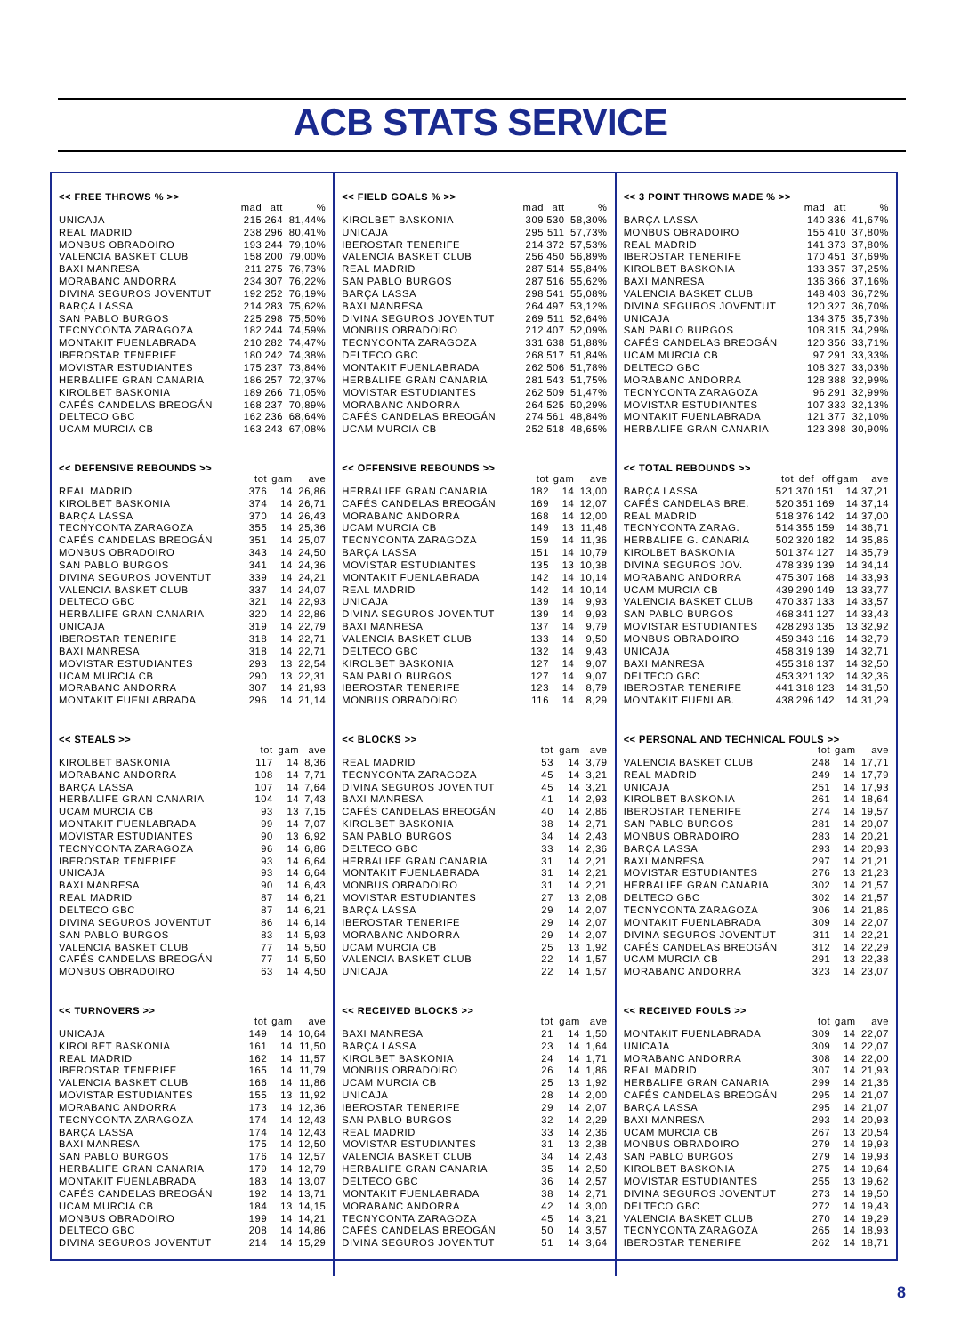ACB STATS SERVICE
<< FREE THROWS % >>
| | mad | att | % |
| --- | --- | --- | --- |
| UNICAJA | 215 | 264 | 81,44% |
| REAL MADRID | 238 | 296 | 80,41% |
| MONBUS OBRADOIRO | 193 | 244 | 79,10% |
| VALENCIA BASKET CLUB | 158 | 200 | 79,00% |
| BAXI MANRESA | 211 | 275 | 76,73% |
| MORABANC ANDORRA | 234 | 307 | 76,22% |
| DIVINA SEGUROS JOVENTUT | 192 | 252 | 76,19% |
| BARÇA LASSA | 214 | 283 | 75,62% |
| SAN PABLO BURGOS | 225 | 298 | 75,50% |
| TECNYCONTA ZARAGOZA | 182 | 244 | 74,59% |
| MONTAKIT FUENLABRADA | 210 | 282 | 74,47% |
| IBEROSTAR TENERIFE | 180 | 242 | 74,38% |
| MOVISTAR ESTUDIANTES | 175 | 237 | 73,84% |
| HERBALIFE GRAN CANARIA | 186 | 257 | 72,37% |
| KIROLBET BASKONIA | 189 | 266 | 71,05% |
| CAFÉS CANDELAS BREOGÁN | 168 | 237 | 70,89% |
| DELTECO GBC | 162 | 236 | 68,64% |
| UCAM MURCIA CB | 163 | 243 | 67,08% |
<< DEFENSIVE REBOUNDS >>
| | tot | gam | ave |
| --- | --- | --- | --- |
| REAL MADRID | 376 | 14 | 26,86 |
| KIROLBET BASKONIA | 374 | 14 | 26,71 |
| BARÇA LASSA | 370 | 14 | 26,43 |
| TECNYCONTA ZARAGOZA | 355 | 14 | 25,36 |
| CAFÉS CANDELAS BREOGÁN | 351 | 14 | 25,07 |
| MONBUS OBRADOIRO | 343 | 14 | 24,50 |
| SAN PABLO BURGOS | 341 | 14 | 24,36 |
| DIVINA SEGUROS JOVENTUT | 339 | 14 | 24,21 |
| VALENCIA BASKET CLUB | 337 | 14 | 24,07 |
| DELTECO GBC | 321 | 14 | 22,93 |
| HERBALIFE GRAN CANARIA | 320 | 14 | 22,86 |
| UNICAJA | 319 | 14 | 22,79 |
| IBEROSTAR TENERIFE | 318 | 14 | 22,71 |
| BAXI MANRESA | 318 | 14 | 22,71 |
| MOVISTAR ESTUDIANTES | 293 | 13 | 22,54 |
| UCAM MURCIA CB | 290 | 13 | 22,31 |
| MORABANC ANDORRA | 307 | 14 | 21,93 |
| MONTAKIT FUENLABRADA | 296 | 14 | 21,14 |
<< STEALS >>
| | tot | gam | ave |
| --- | --- | --- | --- |
| KIROLBET BASKONIA | 117 | 14 | 8,36 |
| MORABANC ANDORRA | 108 | 14 | 7,71 |
| BARÇA LASSA | 107 | 14 | 7,64 |
| HERBALIFE GRAN CANARIA | 104 | 14 | 7,43 |
| UCAM MURCIA CB | 93 | 13 | 7,15 |
| MONTAKIT FUENLABRADA | 99 | 14 | 7,07 |
| MOVISTAR ESTUDIANTES | 90 | 13 | 6,92 |
| TECNYCONTA ZARAGOZA | 96 | 14 | 6,86 |
| IBEROSTAR TENERIFE | 93 | 14 | 6,64 |
| UNICAJA | 93 | 14 | 6,64 |
| BAXI MANRESA | 90 | 14 | 6,43 |
| REAL MADRID | 87 | 14 | 6,21 |
| DELTECO GBC | 87 | 14 | 6,21 |
| DIVINA SEGUROS JOVENTUT | 86 | 14 | 6,14 |
| SAN PABLO BURGOS | 83 | 14 | 5,93 |
| VALENCIA BASKET CLUB | 77 | 14 | 5,50 |
| CAFÉS CANDELAS BREOGÁN | 77 | 14 | 5,50 |
| MONBUS OBRADOIRO | 63 | 14 | 4,50 |
<< TURNOVERS >>
| | tot | gam | ave |
| --- | --- | --- | --- |
| UNICAJA | 149 | 14 | 10,64 |
| KIROLBET BASKONIA | 161 | 14 | 11,50 |
| REAL MADRID | 162 | 14 | 11,57 |
| IBEROSTAR TENERIFE | 165 | 14 | 11,79 |
| VALENCIA BASKET CLUB | 166 | 14 | 11,86 |
| MOVISTAR ESTUDIANTES | 155 | 13 | 11,92 |
| MORABANC ANDORRA | 173 | 14 | 12,36 |
| TECNYCONTA ZARAGOZA | 174 | 14 | 12,43 |
| BARÇA LASSA | 174 | 14 | 12,43 |
| BAXI MANRESA | 175 | 14 | 12,50 |
| SAN PABLO BURGOS | 176 | 14 | 12,57 |
| HERBALIFE GRAN CANARIA | 179 | 14 | 12,79 |
| MONTAKIT FUENLABRADA | 183 | 14 | 13,07 |
| CAFÉS CANDELAS BREOGÁN | 192 | 14 | 13,71 |
| UCAM MURCIA CB | 184 | 13 | 14,15 |
| MONBUS OBRADOIRO | 199 | 14 | 14,21 |
| DELTECO GBC | 208 | 14 | 14,86 |
| DIVINA SEGUROS JOVENTUT | 214 | 14 | 15,29 |
<< FIELD GOALS % >>
| | mad | att | % |
| --- | --- | --- | --- |
| KIROLBET BASKONIA | 309 | 530 | 58,30% |
| UNICAJA | 295 | 511 | 57,73% |
| IBEROSTAR TENERIFE | 214 | 372 | 57,53% |
| VALENCIA BASKET CLUB | 256 | 450 | 56,89% |
| REAL MADRID | 287 | 514 | 55,84% |
| SAN PABLO BURGOS | 287 | 516 | 55,62% |
| BARÇA LASSA | 298 | 541 | 55,08% |
| BAXI MANRESA | 264 | 497 | 53,12% |
| DIVINA SEGUROS JOVENTUT | 269 | 511 | 52,64% |
| MONBUS OBRADOIRO | 212 | 407 | 52,09% |
| TECNYCONTA ZARAGOZA | 331 | 638 | 51,88% |
| DELTECO GBC | 268 | 517 | 51,84% |
| MONTAKIT FUENLABRADA | 262 | 506 | 51,78% |
| HERBALIFE GRAN CANARIA | 281 | 543 | 51,75% |
| MOVISTAR ESTUDIANTES | 262 | 509 | 51,47% |
| MORABANC ANDORRA | 264 | 525 | 50,29% |
| CAFÉS CANDELAS BREOGÁN | 274 | 561 | 48,84% |
| UCAM MURCIA CB | 252 | 518 | 48,65% |
<< OFFENSIVE REBOUNDS >>
| | tot | gam | ave |
| --- | --- | --- | --- |
| HERBALIFE GRAN CANARIA | 182 | 14 | 13,00 |
| CAFÉS CANDELAS BREOGÁN | 169 | 14 | 12,07 |
| MORABANC ANDORRA | 168 | 14 | 12,00 |
| UCAM MURCIA CB | 149 | 13 | 11,46 |
| TECNYCONTA ZARAGOZA | 159 | 14 | 11,36 |
| BARÇA LASSA | 151 | 14 | 10,79 |
| MOVISTAR ESTUDIANTES | 135 | 13 | 10,38 |
| MONTAKIT FUENLABRADA | 142 | 14 | 10,14 |
| REAL MADRID | 142 | 14 | 10,14 |
| UNICAJA | 139 | 14 | 9,93 |
| DIVINA SEGUROS JOVENTUT | 139 | 14 | 9,93 |
| BAXI MANRESA | 137 | 14 | 9,79 |
| VALENCIA BASKET CLUB | 133 | 14 | 9,50 |
| DELTECO GBC | 132 | 14 | 9,43 |
| KIROLBET BASKONIA | 127 | 14 | 9,07 |
| SAN PABLO BURGOS | 127 | 14 | 9,07 |
| IBEROSTAR TENERIFE | 123 | 14 | 8,79 |
| MONBUS OBRADOIRO | 116 | 14 | 8,29 |
<< BLOCKS >>
| | tot | gam | ave |
| --- | --- | --- | --- |
| REAL MADRID | 53 | 14 | 3,79 |
| TECNYCONTA ZARAGOZA | 45 | 14 | 3,21 |
| DIVINA SEGUROS JOVENTUT | 45 | 14 | 3,21 |
| BAXI MANRESA | 41 | 14 | 2,93 |
| CAFÉS CANDELAS BREOGÁN | 40 | 14 | 2,86 |
| KIROLBET BASKONIA | 38 | 14 | 2,71 |
| SAN PABLO BURGOS | 34 | 14 | 2,43 |
| DELTECO GBC | 33 | 14 | 2,36 |
| HERBALIFE GRAN CANARIA | 31 | 14 | 2,21 |
| MONTAKIT FUENLABRADA | 31 | 14 | 2,21 |
| MONBUS OBRADOIRO | 31 | 14 | 2,21 |
| MOVISTAR ESTUDIANTES | 27 | 13 | 2,08 |
| BARÇA LASSA | 29 | 14 | 2,07 |
| IBEROSTAR TENERIFE | 29 | 14 | 2,07 |
| MORABANC ANDORRA | 29 | 14 | 2,07 |
| UCAM MURCIA CB | 25 | 13 | 1,92 |
| VALENCIA BASKET CLUB | 22 | 14 | 1,57 |
| UNICAJA | 22 | 14 | 1,57 |
<< RECEIVED BLOCKS >>
| | tot | gam | ave |
| --- | --- | --- | --- |
| BAXI MANRESA | 21 | 14 | 1,50 |
| BARÇA LASSA | 23 | 14 | 1,64 |
| KIROLBET BASKONIA | 24 | 14 | 1,71 |
| MONBUS OBRADOIRO | 26 | 14 | 1,86 |
| UCAM MURCIA CB | 25 | 13 | 1,92 |
| UNICAJA | 28 | 14 | 2,00 |
| IBEROSTAR TENERIFE | 29 | 14 | 2,07 |
| SAN PABLO BURGOS | 32 | 14 | 2,29 |
| REAL MADRID | 33 | 14 | 2,36 |
| MOVISTAR ESTUDIANTES | 31 | 13 | 2,38 |
| VALENCIA BASKET CLUB | 34 | 14 | 2,43 |
| HERBALIFE GRAN CANARIA | 35 | 14 | 2,50 |
| DELTECO GBC | 36 | 14 | 2,57 |
| MONTAKIT FUENLABRADA | 38 | 14 | 2,71 |
| MORABANC ANDORRA | 42 | 14 | 3,00 |
| TECNYCONTA ZARAGOZA | 45 | 14 | 3,21 |
| CAFÉS CANDELAS BREOGÁN | 50 | 14 | 3,57 |
| DIVINA SEGUROS JOVENTUT | 51 | 14 | 3,64 |
<< 3 POINT THROWS MADE % >>
| | mad | att | % |
| --- | --- | --- | --- |
| BARÇA LASSA | 140 | 336 | 41,67% |
| MONBUS OBRADOIRO | 155 | 410 | 37,80% |
| REAL MADRID | 141 | 373 | 37,80% |
| IBEROSTAR TENERIFE | 170 | 451 | 37,69% |
| KIROLBET BASKONIA | 133 | 357 | 37,25% |
| BAXI MANRESA | 136 | 366 | 37,16% |
| VALENCIA BASKET CLUB | 148 | 403 | 36,72% |
| DIVINA SEGUROS JOVENTUT | 120 | 327 | 36,70% |
| UNICAJA | 134 | 375 | 35,73% |
| SAN PABLO BURGOS | 108 | 315 | 34,29% |
| CAFÉS CANDELAS BREOGÁN | 120 | 356 | 33,71% |
| UCAM MURCIA CB | 97 | 291 | 33,33% |
| DELTECO GBC | 108 | 327 | 33,03% |
| MORABANC ANDORRA | 128 | 388 | 32,99% |
| TECNYCONTA ZARAGOZA | 96 | 291 | 32,99% |
| MOVISTAR ESTUDIANTES | 107 | 333 | 32,13% |
| MONTAKIT FUENLABRADA | 121 | 377 | 32,10% |
| HERBALIFE GRAN CANARIA | 123 | 398 | 30,90% |
<< TOTAL REBOUNDS >>
| | tot | def | off | gam | ave |
| --- | --- | --- | --- | --- | --- |
| BARÇA LASSA | 521 | 370 | 151 | 14 | 37,21 |
| CAFÉS CANDELAS BRE. | 520 | 351 | 169 | 14 | 37,14 |
| REAL MADRID | 518 | 376 | 142 | 14 | 37,00 |
| TECNYCONTA ZARAG. | 514 | 355 | 159 | 14 | 36,71 |
| HERBALIFE G. CANARIA | 502 | 320 | 182 | 14 | 35,86 |
| KIROLBET BASKONIA | 501 | 374 | 127 | 14 | 35,79 |
| DIVINA SEGUROS JOV. | 478 | 339 | 139 | 14 | 34,14 |
| MORABANC ANDORRA | 475 | 307 | 168 | 14 | 33,93 |
| UCAM MURCIA CB | 439 | 290 | 149 | 13 | 33,77 |
| VALENCIA BASKET CLUB | 470 | 337 | 133 | 14 | 33,57 |
| SAN PABLO BURGOS | 468 | 341 | 127 | 14 | 33,43 |
| MOVISTAR ESTUDIANTES | 428 | 293 | 135 | 13 | 32,92 |
| MONBUS OBRADOIRO | 459 | 343 | 116 | 14 | 32,79 |
| UNICAJA | 458 | 319 | 139 | 14 | 32,71 |
| BAXI MANRESA | 455 | 318 | 137 | 14 | 32,50 |
| DELTECO GBC | 453 | 321 | 132 | 14 | 32,36 |
| IBEROSTAR TENERIFE | 441 | 318 | 123 | 14 | 31,50 |
| MONTAKIT FUENLAB. | 438 | 296 | 142 | 14 | 31,29 |
<< PERSONAL AND TECHNICAL FOULS >>
| | tot | gam | ave |
| --- | --- | --- | --- |
| VALENCIA BASKET CLUB | 248 | 14 | 17,71 |
| REAL MADRID | 249 | 14 | 17,79 |
| UNICAJA | 251 | 14 | 17,93 |
| KIROLBET BASKONIA | 261 | 14 | 18,64 |
| IBEROSTAR TENERIFE | 274 | 14 | 19,57 |
| SAN PABLO BURGOS | 281 | 14 | 20,07 |
| MONBUS OBRADOIRO | 283 | 14 | 20,21 |
| BARÇA LASSA | 293 | 14 | 20,93 |
| BAXI MANRESA | 297 | 14 | 21,21 |
| MOVISTAR ESTUDIANTES | 276 | 13 | 21,23 |
| HERBALIFE GRAN CANARIA | 302 | 14 | 21,57 |
| DELTECO GBC | 302 | 14 | 21,57 |
| TECNYCONTA ZARAGOZA | 306 | 14 | 21,86 |
| MONTAKIT FUENLABRADA | 309 | 14 | 22,07 |
| DIVINA SEGUROS JOVENTUT | 311 | 14 | 22,21 |
| CAFÉS CANDELAS BREOGÁN | 312 | 14 | 22,29 |
| UCAM MURCIA CB | 291 | 13 | 22,38 |
| MORABANC ANDORRA | 323 | 14 | 23,07 |
<< RECEIVED FOULS >>
| | tot | gam | ave |
| --- | --- | --- | --- |
| MONTAKIT FUENLABRADA | 309 | 14 | 22,07 |
| UNICAJA | 309 | 14 | 22,07 |
| MORABANC ANDORRA | 308 | 14 | 22,00 |
| REAL MADRID | 307 | 14 | 21,93 |
| HERBALIFE GRAN CANARIA | 299 | 14 | 21,36 |
| CAFÉS CANDELAS BREOGÁN | 295 | 14 | 21,07 |
| BARÇA LASSA | 295 | 14 | 21,07 |
| BAXI MANRESA | 293 | 14 | 20,93 |
| UCAM MURCIA CB | 267 | 13 | 20,54 |
| MONBUS OBRADOIRO | 279 | 14 | 19,93 |
| SAN PABLO BURGOS | 279 | 14 | 19,93 |
| KIROLBET BASKONIA | 275 | 14 | 19,64 |
| MOVISTAR ESTUDIANTES | 255 | 13 | 19,62 |
| DIVINA SEGUROS JOVENTUT | 273 | 14 | 19,50 |
| DELTECO GBC | 272 | 14 | 19,43 |
| VALENCIA BASKET CLUB | 270 | 14 | 19,29 |
| TECNYCONTA ZARAGOZA | 265 | 14 | 18,93 |
| IBEROSTAR TENERIFE | 262 | 14 | 18,71 |
8